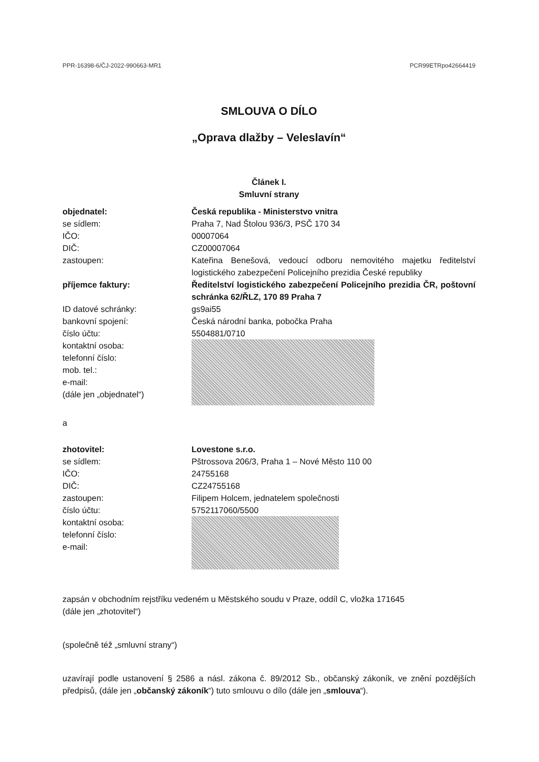PPR-16398-6/ČJ-2022-990663-MR1 PCR99ETRpo42664419
SMLOUVA O DÍLO
„Oprava dlažby – Veleslavín“
Článek I.
Smluvní strany
objednatel: Česká republika - Ministerstvo vnitra
se sídlem: Praha 7, Nad Štolou 936/3, PSČ 170 34
IČO: 00007064
DIČ: CZ00007064
zastoupen: Kateřina Benešová, vedoucí odboru nemovitého majetku ředitelství logistického zabezpečení Policejního prezidia České republiky
příjemce faktury: Ředitelství logistického zabezpečení Policejního prezidia ČR, poštovní schránka 62/ŘLZ, 170 89 Praha 7
ID datové schránky: gs9ai55
bankovní spojení: Česká národní banka, pobočka Praha
číslo účtu: 5504881/0710
kontaktní osoba:
telefonní číslo:
mob. tel.:
e-mail:
(dále jen „objednatel“)
a
zhotovitel: Lovestone s.r.o.
se sídlem: Pštrossova 206/3, Praha 1 – Nové Město 110 00
IČO: 24755168
DIČ: CZ24755168
zastoupen: Filipem Holcem, jednatelem společnosti
číslo účtu: 5752117060/5500
kontaktní osoba:
telefonní číslo:
e-mail:
zapsán v obchodním rejstříku vedeném u Městského soudu v Praze, oddíl C, vložka 171645
(dále jen „zhotovitel“)
(společně též „smluvní strany“)
uzavírají podle ustanovení § 2586 a násl. zákona č. 89/2012 Sb., občanský zákoník, ve znění pozdějších předpisů, (dále jen „občanský zákoník“) tuto smlouvu o dílo (dále jen „smlouva“).